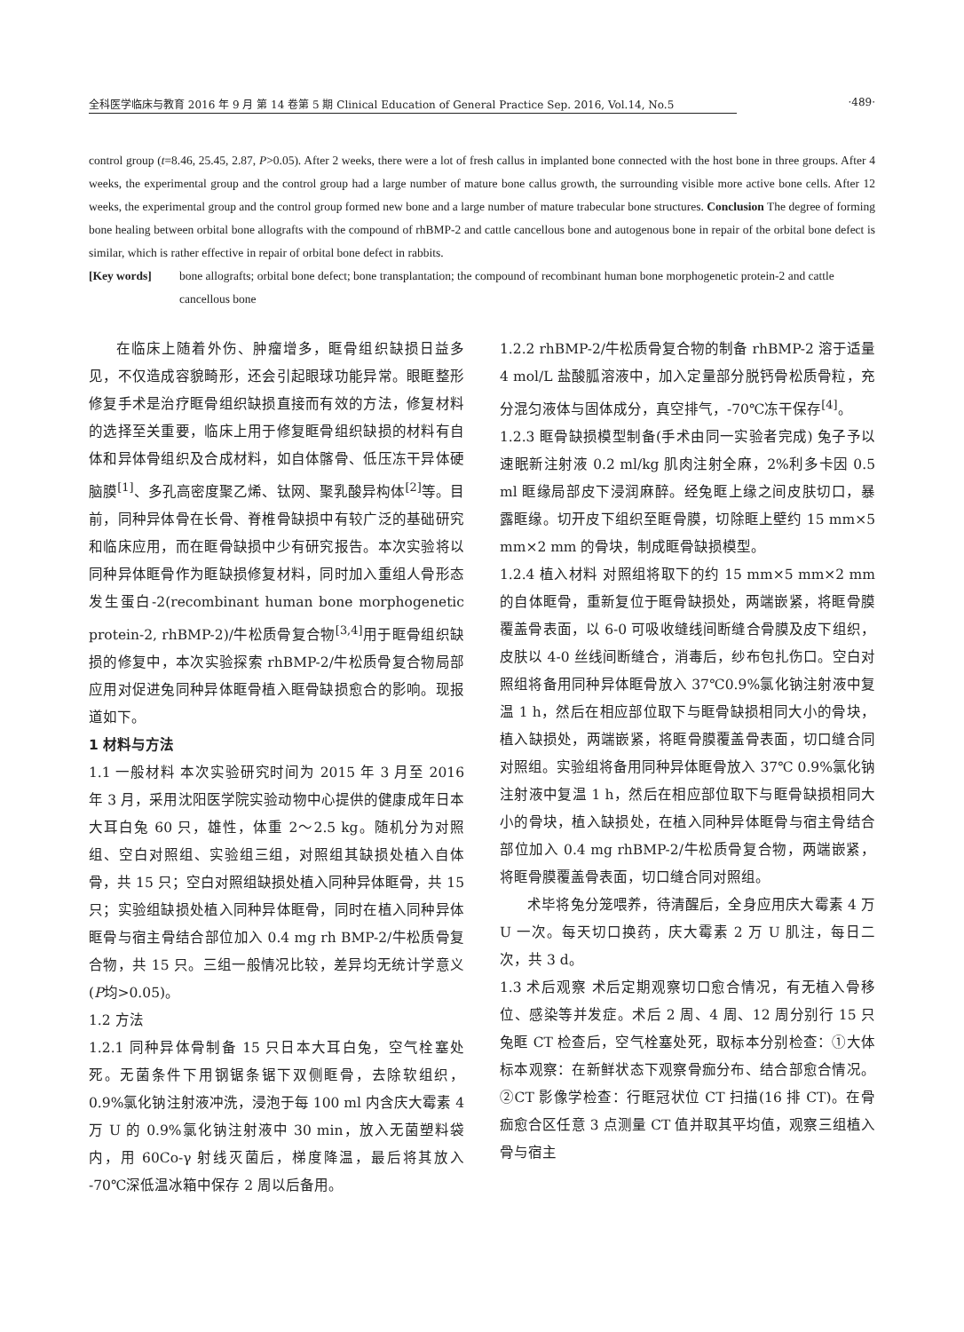全科医学临床与教育 2016 年 9 月 第 14 卷第 5 期 Clinical Education of General Practice Sep. 2016, Vol.14, No.5 ·489·
control group (t=8.46, 25.45, 2.87, P>0.05). After 2 weeks, there were a lot of fresh callus in implanted bone connected with the host bone in three groups. After 4 weeks, the experimental group and the control group had a large number of mature bone callus growth, the surrounding visible more active bone cells. After 12 weeks, the experimental group and the control group formed new bone and a large number of mature trabecular bone structures. Conclusion The degree of forming bone healing between orbital bone allografts with the compound of rhBMP-2 and cattle cancellous bone and autogenous bone in repair of the orbital bone defect is similar, which is rather effective in repair of orbital bone defect in rabbits.
[Key words] bone allografts; orbital bone defect; bone transplantation; the compound of recombinant human bone morphogenetic protein-2 and cattle cancellous bone
在临床上随着外伤、肿瘤增多，眶骨组织缺损日益多见，不仅造成容貌畸形，还会引起眼球功能异常。眼眶整形修复手术是治疗眶骨组织缺损直接而有效的方法，修复材料的选择至关重要，临床上用于修复眶骨组织缺损的材料有自体和异体骨组织及合成材料，如自体髂骨、低压冻干异体硬脑膜<sup>[1]</sup>、多孔高密度聚乙烯、钛网、聚乳酸异构体<sup>[2]</sup>等。目前，同种异体骨在长骨、脊椎骨缺损中有较广泛的基础研究和临床应用，而在眶骨缺损中少有研究报告。本次实验将以同种异体眶骨作为眶缺损修复材料，同时加入重组人骨形态发生蛋白-2(recombinant human bone morphogenetic protein-2, rhBMP-2)/牛松质骨复合物<sup>[3,4]</sup>用于眶骨组织缺损的修复中，本次实验探索 rhBMP-2/牛松质骨复合物局部应用对促进兔同种异体眶骨植入眶骨缺损愈合的影响。现报道如下。
1 材料与方法
1.1 一般材料 本次实验研究时间为 2015 年 3 月至 2016 年 3 月，采用沈阳医学院实验动物中心提供的健康成年日本大耳白兔 60 只，雄性，体重 2～2.5 kg。随机分为对照组、空白对照组、实验组三组，对照组其缺损处植入自体骨，共 15 只；空白对照组缺损处植入同种异体眶骨，共 15 只；实验组缺损处植入同种异体眶骨，同时在植入同种异体眶骨与宿主骨结合部位加入 0.4 mg rh BMP-2/牛松质骨复合物，共 15 只。三组一般情况比较，差异均无统计学意义(P均>0.05)。
1.2 方法
1.2.1 同种异体骨制备 15 只日本大耳白兔，空气栓塞处死。无菌条件下用钢锯条锯下双侧眶骨，去除软组织，0.9%氯化钠注射液冲洗，浸泡于每 100 ml 内含庆大霉素 4 万 U 的 0.9%氯化钠注射液中 30 min，放入无菌塑料袋内，用 60Co-γ 射线灭菌后，梯度降温，最后将其放入 -70℃深低温冰箱中保存 2 周以后备用。
1.2.2 rhBMP-2/牛松质骨复合物的制备 rhBMP-2 溶于适量 4 mol/L 盐酸胍溶液中，加入定量部分脱钙骨松质骨粒，充分混匀液体与固体成分，真空排气，-70℃冻干保存<sup>[4]</sup>。
1.2.3 眶骨缺损模型制备(手术由同一实验者完成) 兔子予以速眠新注射液 0.2 ml/kg 肌肉注射全麻，2%利多卡因 0.5 ml 眶缘局部皮下浸润麻醉。经兔眶上缘之间皮肤切口，暴露眶缘。切开皮下组织至眶骨膜，切除眶上壁约 15 mm×5 mm×2 mm 的骨块，制成眶骨缺损模型。
1.2.4 植入材料 对照组将取下的约 15 mm×5 mm×2 mm 的自体眶骨，重新复位于眶骨缺损处，两端嵌紧，将眶骨膜覆盖骨表面，以 6-0 可吸收缝线间断缝合骨膜及皮下组织，皮肤以 4-0 丝线间断缝合，消毒后，纱布包扎伤口。空白对照组将备用同种异体眶骨放入 37℃0.9%氯化钠注射液中复温 1 h，然后在相应部位取下与眶骨缺损相同大小的骨块，植入缺损处，两端嵌紧，将眶骨膜覆盖骨表面，切口缝合同对照组。实验组将备用同种异体眶骨放入 37℃ 0.9%氯化钠注射液中复温 1 h，然后在相应部位取下与眶骨缺损相同大小的骨块，植入缺损处，在植入同种异体眶骨与宿主骨结合部位加入 0.4 mg rhBMP-2/牛松质骨复合物，两端嵌紧，将眶骨膜覆盖骨表面，切口缝合同对照组。
术毕将兔分笼喂养，待清醒后，全身应用庆大霉素 4 万 U 一次。每天切口换药，庆大霉素 2 万 U 肌注，每日二次，共 3 d。
1.3 术后观察 术后定期观察切口愈合情况，有无植入骨移位、感染等并发症。术后 2 周、4 周、12 周分别行 15 只兔眶 CT 检查后，空气栓塞处死，取标本分别检查：①大体标本观察：在新鲜状态下观察骨痂分布、结合部愈合情况。②CT 影像学检查：行眶冠状位 CT 扫描(16 排 CT)。在骨痂愈合区任意 3 点测量 CT 值并取其平均值，观察三组植入骨与宿主